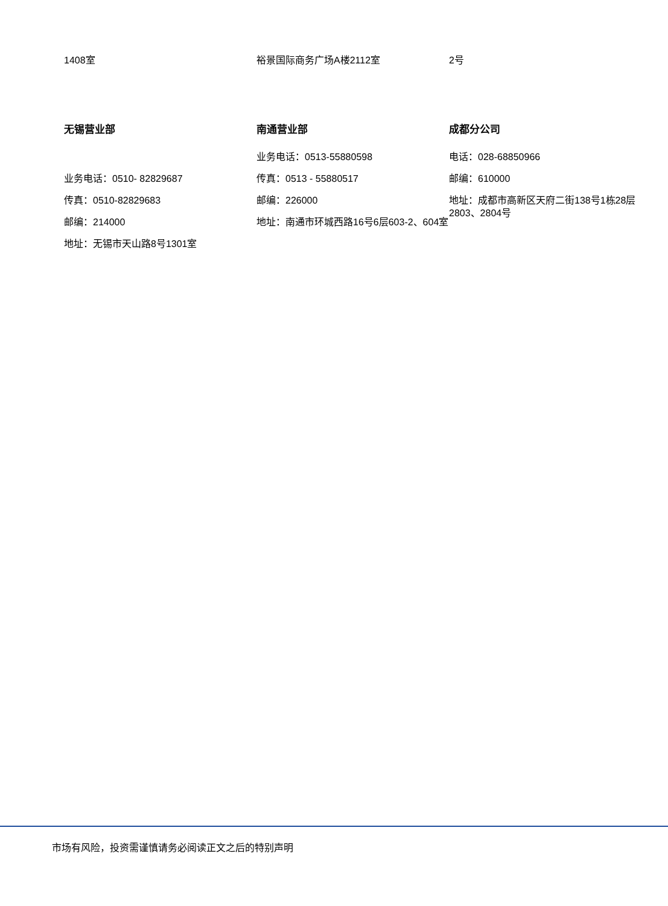1408室 裕景国际商务广场A楼2112室 2号
无锡营业部
业务电话：0510- 82829687
传真：0510-82829683
邮编：214000
地址：无锡市天山路8号1301室
南通营业部
业务电话：0513-55880598
传真：0513 - 55880517
邮编：226000
地址：南通市环城西路16号6层603-2、604室
成都分公司
电话：028-68850966
邮编：610000
地址：成都市高新区天府二街138号1栋28层2803、2804号
市场有风险，投资需谨慎请务必阅读正文之后的特别声明